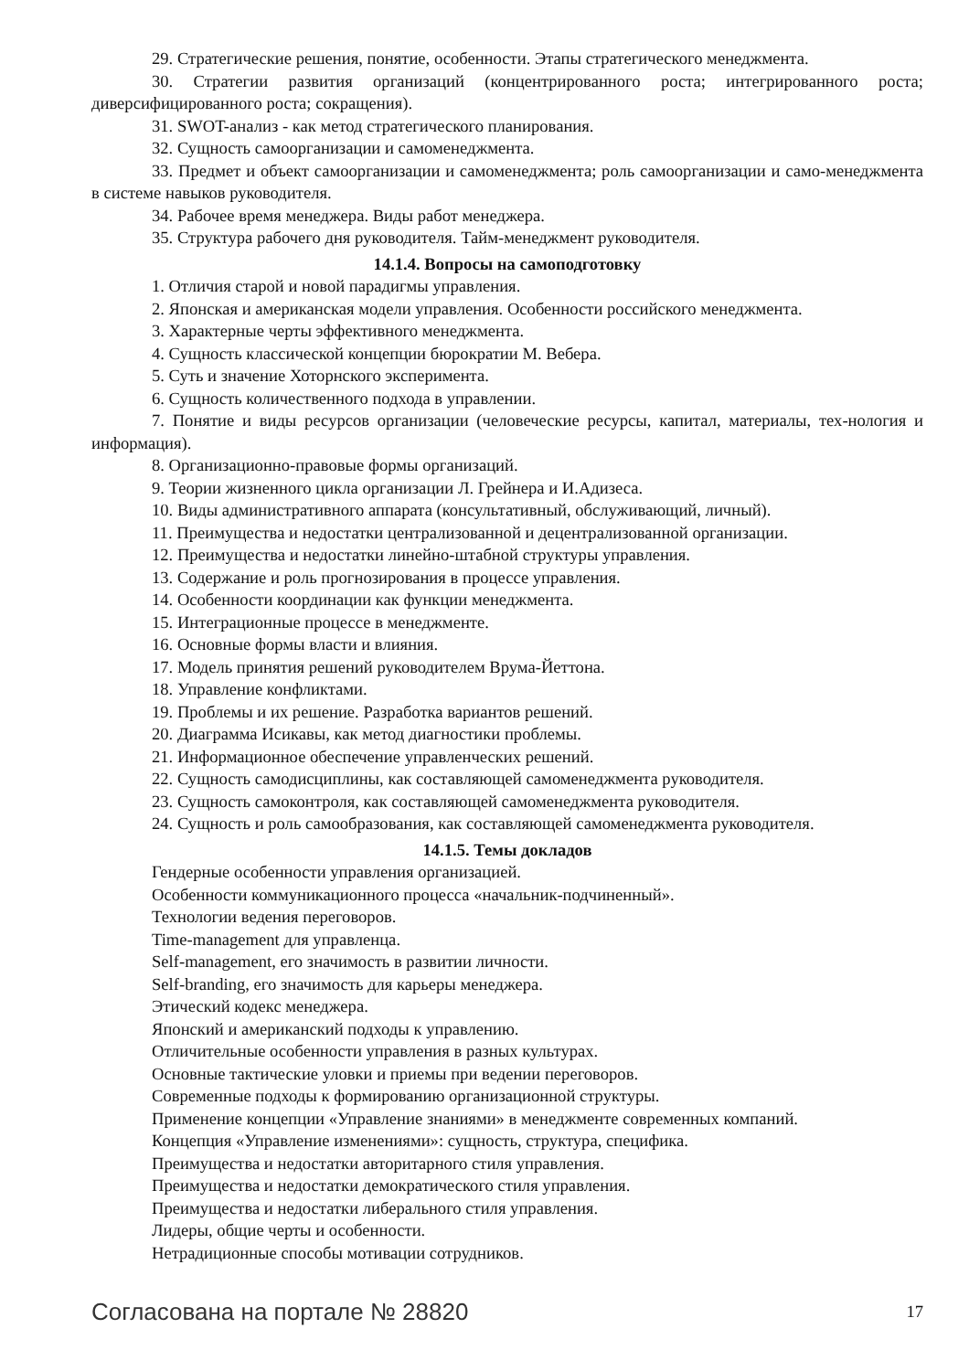29. Стратегические решения, понятие, особенности. Этапы стратегического менеджмента.
30. Стратегии развития организаций (концентрированного роста; интегрированного роста; диверсифицированного роста; сокращения).
31. SWOT-анализ - как метод стратегического планирования.
32. Сущность самоорганизации и самоменеджмента.
33. Предмет и объект самоорганизации и самоменеджмента; роль самоорганизации и само-менеджмента в системе навыков руководителя.
34. Рабочее время менеджера. Виды работ менеджера.
35. Структура рабочего дня руководителя. Тайм-менеджмент руководителя.
14.1.4. Вопросы на самоподготовку
1. Отличия старой и новой парадигмы управления.
2. Японская и американская модели управления. Особенности российского менеджмента.
3. Характерные черты эффективного менеджмента.
4. Сущность классической концепции бюрократии М. Вебера.
5. Суть и значение Хоторнского эксперимента.
6. Сущность количественного подхода в управлении.
7. Понятие и виды ресурсов организации (человеческие ресурсы, капитал, материалы, тех-нология и информация).
8. Организационно-правовые формы организаций.
9. Теории жизненного цикла организации Л. Грейнера и И.Адизеса.
10. Виды административного аппарата (консультативный, обслуживающий, личный).
11. Преимущества и недостатки централизованной и децентрализованной организации.
12. Преимущества и недостатки линейно-штабной структуры управления.
13. Содержание и роль прогнозирования в процессе управления.
14. Особенности координации как функции менеджмента.
15. Интеграционные процессе в менеджменте.
16. Основные формы власти и влияния.
17. Модель принятия решений руководителем Врума-Йеттона.
18. Управление конфликтами.
19. Проблемы и их решение. Разработка вариантов решений.
20. Диаграмма Исикавы, как метод диагностики проблемы.
21. Информационное обеспечение управленческих решений.
22. Сущность самодисциплины, как составляющей самоменеджмента руководителя.
23. Сущность самоконтроля, как составляющей самоменеджмента руководителя.
24. Сущность и роль самообразования, как составляющей самоменеджмента руководителя.
14.1.5. Темы докладов
Гендерные особенности управления организацией.
Особенности коммуникационного процесса «начальник-подчиненный».
Технологии ведения переговоров.
Time-management для управленца.
Self-management, его значимость в развитии личности.
Self-branding, его значимость для карьеры менеджера.
Этический кодекс менеджера.
Японский и американский подходы к управлению.
Отличительные особенности управления в разных культурах.
Основные тактические уловки и приемы при ведении переговоров.
Современные подходы к формированию организационной структуры.
Применение концепции «Управление знаниями» в менеджменте современных компаний.
Концепция «Управление изменениями»: сущность, структура, специфика.
Преимущества и недостатки авторитарного стиля управления.
Преимущества и недостатки демократического стиля управления.
Преимущества и недостатки либерального стиля управления.
Лидеры, общие черты и особенности.
Нетрадиционные способы мотивации сотрудников.
Согласована на портале № 28820 17